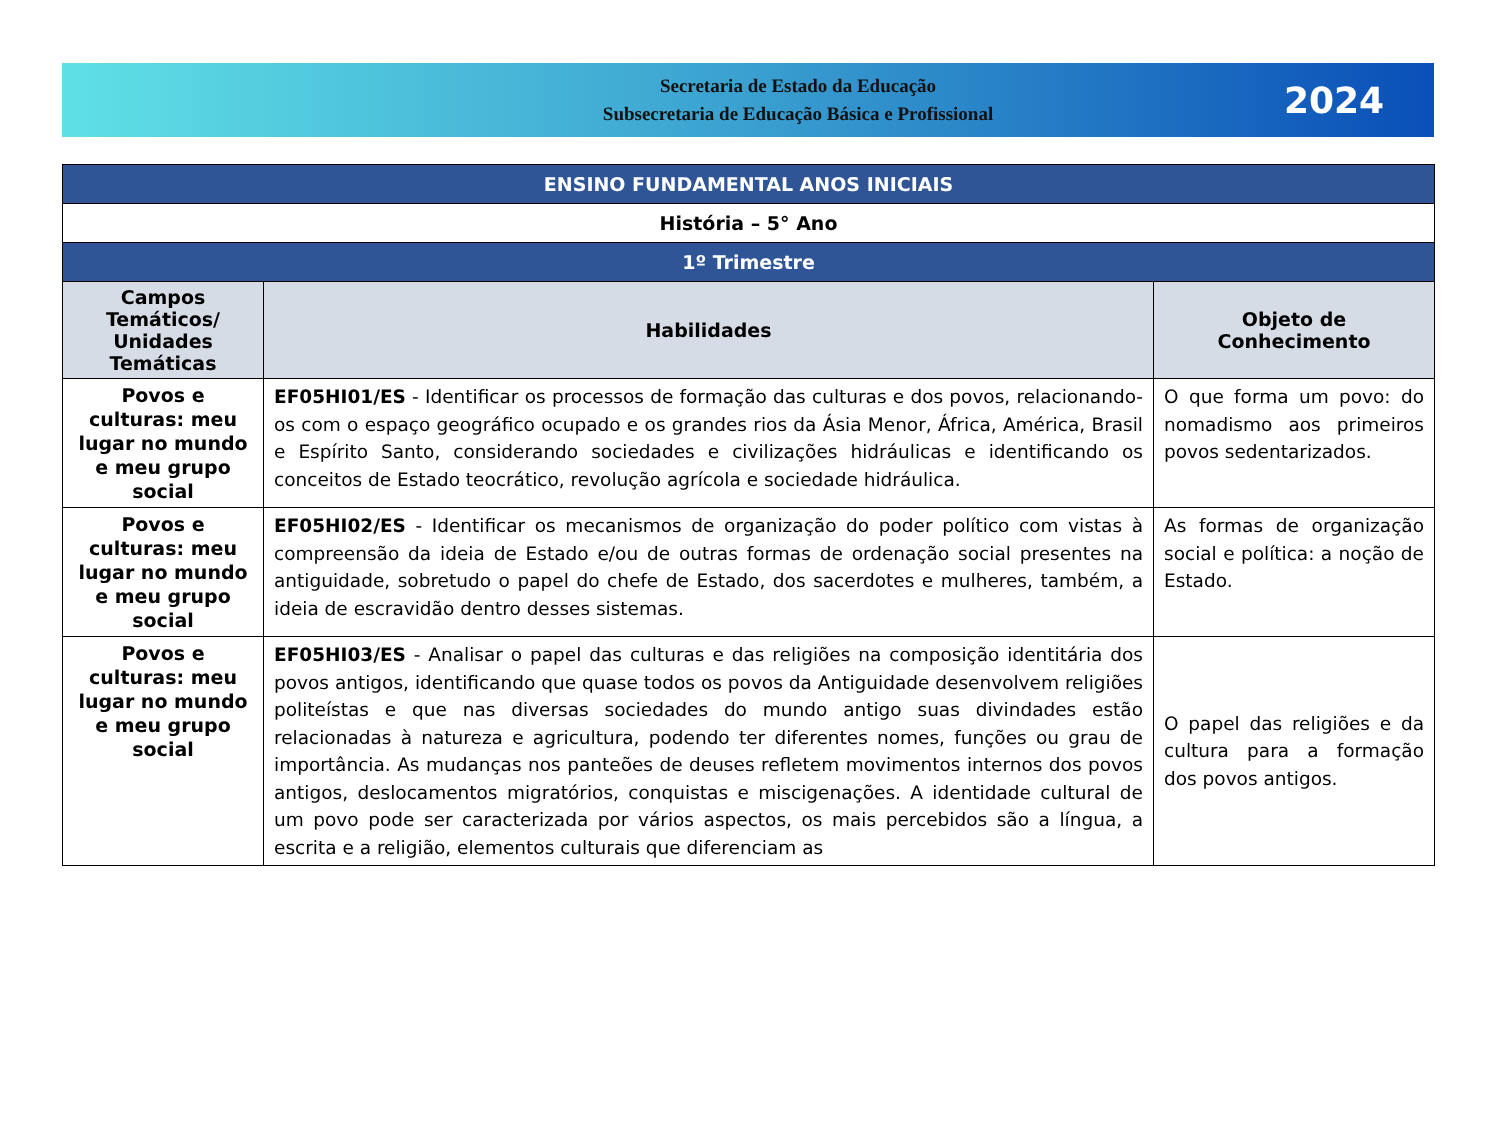Secretaria de Estado da Educação
Subsecretaria de Educação Básica e Profissional
2024
| ENSINO FUNDAMENTAL ANOS INICIAIS | | |
| História – 5° Ano | | |
| 1º Trimestre | | |
| Campos Temáticos/ Unidades Temáticas | Habilidades | Objeto de Conhecimento |
| Povos e culturas: meu lugar no mundo e meu grupo social | EF05HI01/ES - Identificar os processos de formação das culturas e dos povos, relacionando-os com o espaço geográfico ocupado e os grandes rios da Ásia Menor, África, América, Brasil e Espírito Santo, considerando sociedades e civilizações hidráulicas e identificando os conceitos de Estado teocrático, revolução agrícola e sociedade hidráulica. | O que forma um povo: do nomadismo aos primeiros povos sedentarizados. |
| Povos e culturas: meu lugar no mundo e meu grupo social | EF05HI02/ES - Identificar os mecanismos de organização do poder político com vistas à compreensão da ideia de Estado e/ou de outras formas de ordenação social presentes na antiguidade, sobretudo o papel do chefe de Estado, dos sacerdotes e mulheres, também, a ideia de escravidão dentro desses sistemas. | As formas de organização social e política: a noção de Estado. |
| Povos e culturas: meu lugar no mundo e meu grupo social | EF05HI03/ES - Analisar o papel das culturas e das religiões na composição identitária dos povos antigos, identificando que quase todos os povos da Antiguidade desenvolvem religiões politeístas e que nas diversas sociedades do mundo antigo suas divindades estão relacionadas à natureza e agricultura, podendo ter diferentes nomes, funções ou grau de importância. As mudanças nos panteões de deuses refletem movimentos internos dos povos antigos, deslocamentos migratórios, conquistas e miscigenações. A identidade cultural de um povo pode ser caracterizada por vários aspectos, os mais percebidos são a língua, a escrita e a religião, elementos culturais que diferenciam as | O papel das religiões e da cultura para a formação dos povos antigos. |